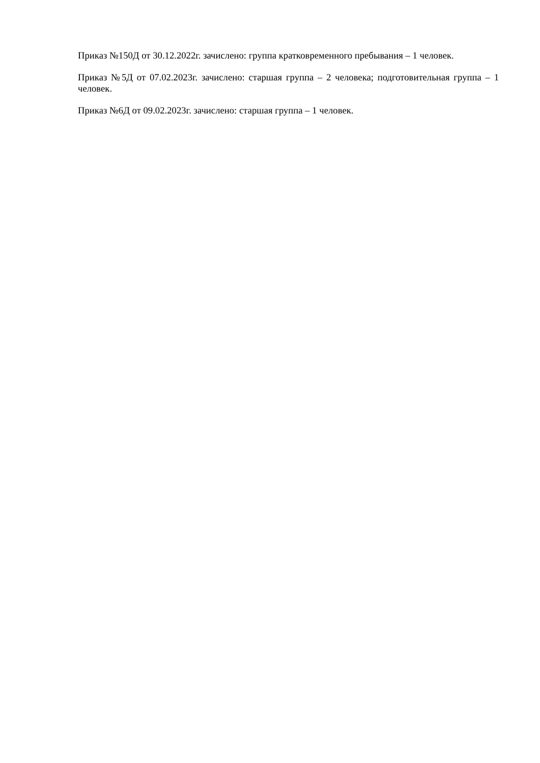Приказ №150Д от 30.12.2022г. зачислено: группа кратковременного пребывания – 1 человек.
Приказ №5Д от 07.02.2023г. зачислено: старшая группа – 2 человека; подготовительная группа – 1 человек.
Приказ №6Д от 09.02.2023г. зачислено: старшая группа – 1 человек.